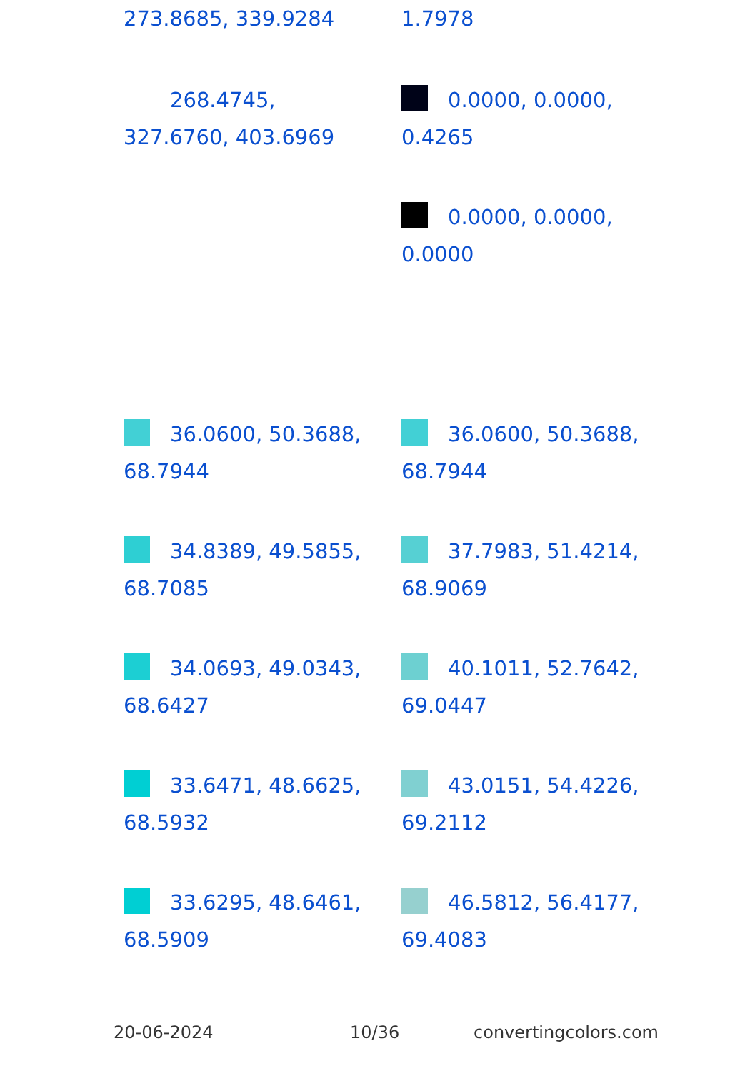273.8685, 339.9284 1.7978
268.4745, 327.6760, 403.6969
0.0000, 0.0000, 0.4265
0.0000, 0.0000, 0.0000
36.0600, 50.3688, 68.7944
36.0600, 50.3688, 68.7944
34.8389, 49.5855, 68.7085
37.7983, 51.4214, 68.9069
34.0693, 49.0343, 68.6427
40.1011, 52.7642, 69.0447
33.6471, 48.6625, 68.5932
43.0151, 54.4226, 69.2112
33.6295, 48.6461, 68.5909
46.5812, 56.4177, 69.4083
20-06-2024 10/36 convertingcolors.com